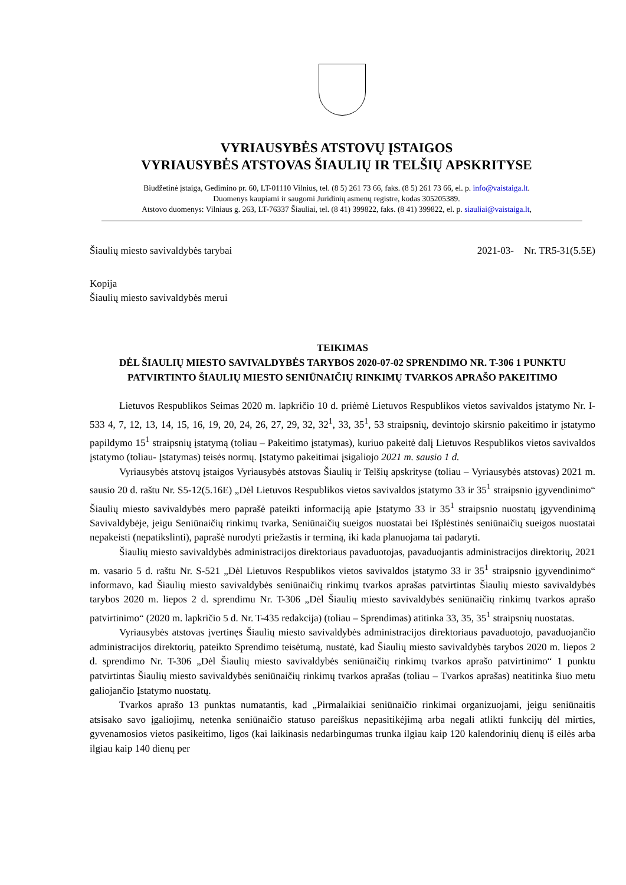VYRIAUSYBĖS ATSTOVŲ ĮSTAIGOS
VYRIAUSYBĖS ATSTOVAS ŠIAULIŲ IR TELŠIŲ APSKRITYSE
Biudžetinė įstaiga, Gedimino pr. 60, LT-01110 Vilnius, tel. (8 5) 261 73 66, faks. (8 5) 261 73 66, el. p. info@vaistaiga.lt.
Duomenys kaupiami ir saugomi Juridinių asmenų registre, kodas 305205389.
Atstovo duomenys: Vilniaus g. 263, LT-76337 Šiauliai, tel. (8 41) 399822, faks. (8 41) 399822, el. p. siauliai@vaistaiga.lt,
Šiaulių miesto savivaldybės tarybai 2021-03- Nr. TR5-31(5.5E)
Kopija
Šiaulių miesto savivaldybės merui
TEIKIMAS
DĖL ŠIAULIŲ MIESTO SAVIVALDYBĖS TARYBOS 2020-07-02 SPRENDIMO NR. T-306 1 PUNKTU PATVIRTINTO ŠIAULIŲ MIESTO SENIŪNAIČIŲ RINKIMŲ TVARKOS APRAŠO PAKEITIMO
Lietuvos Respublikos Seimas 2020 m. lapkričio 10 d. priėmė Lietuvos Respublikos vietos savivaldos įstatymo Nr. I-533 4, 7, 12, 13, 14, 15, 16, 19, 20, 24, 26, 27, 29, 32, 32<sup>1</sup>, 33, 35<sup>1</sup>, 53 straipsnių, devintojo skirsnio pakeitimo ir įstatymo papildymo 15<sup>1</sup> straipsnių įstatymą (toliau – Pakeitimo įstatymas), kuriuo pakeitė dalį Lietuvos Respublikos vietos savivaldos įstatymo (toliau- Įstatymas) teisės normų. Įstatymo pakeitimai įsigaliojo 2021 m. sausio 1 d.
Vyriausybės atstovų įstaigos Vyriausybės atstovas Šiaulių ir Telšių apskrityse (toliau – Vyriausybės atstovas) 2021 m. sausio 20 d. raštu Nr. S5-12(5.16E) „Dėl Lietuvos Respublikos vietos savivaldos įstatymo 33 ir 35<sup>1</sup> straipsnio įgyvendinimo“ Šiaulių miesto savivaldybės mero paprašė pateikti informaciją apie Įstatymo 33 ir 35<sup>1</sup> straipsnio nuostatų įgyvendinimą Savivaldybėje, jeigu Seniūnaičių rinkimų tvarka, Seniūnaičių sueigos nuostatai bei Išplėstinės seniūnaičių sueigos nuostatai nepakeisti (nepatikslinti), paprašė nurodyti priežastis ir terminą, iki kada planuojama tai padaryti.
Šiaulių miesto savivaldybės administracijos direktoriaus pavaduotojas, pavaduojantis administracijos direktorių, 2021 m. vasario 5 d. raštu Nr. S-521 „Dėl Lietuvos Respublikos vietos savivaldos įstatymo 33 ir 35<sup>1</sup> straipsnio įgyvendinimo“ informavo, kad Šiaulių miesto savivaldybės seniūnaičių rinkimų tvarkos aprašas patvirtintas Šiaulių miesto savivaldybės tarybos 2020 m. liepos 2 d. sprendimu Nr. T-306 „Dėl Šiaulių miesto savivaldybės seniūnaičių rinkimų tvarkos aprašo patvirtinimo“ (2020 m. lapkričio 5 d. Nr. T-435 redakcija) (toliau – Sprendimas) atitinka 33, 35, 35<sup>1</sup> straipsnių nuostatas.
Vyriausybės atstovas įvertinęs Šiaulių miesto savivaldybės administracijos direktoriaus pavaduotojo, pavaduojančio administracijos direktorių, pateikto Sprendimo teisėtumą, nustatė, kad Šiaulių miesto savivaldybės tarybos 2020 m. liepos 2 d. sprendimo Nr. T-306 „Dėl Šiaulių miesto savivaldybės seniūnaičių rinkimų tvarkos aprašo patvirtinimo“ 1 punktu patvirtintas Šiaulių miesto savivaldybės seniūnaičių rinkimų tvarkos aprašas (toliau – Tvarkos aprašas) neatitinka šiuo metu galiojančio Įstatymo nuostatų.
Tvarkos aprašo 13 punktas numatantis, kad „Pirmalaikiai seniūnaičio rinkimai organizuojami, jeigu seniūnaitis atsisako savo įgaliojimų, netenka seniūnaičio statuso pareiškus nepasitikėjimą arba negali atlikti funkcijų dėl mirties, gyvenamosios vietos pasikeitimo, ligos (kai laikinasis nedarbingumas trunka ilgiau kaip 120 kalendorinių dienų iš eilės arba ilgiau kaip 140 dienų per